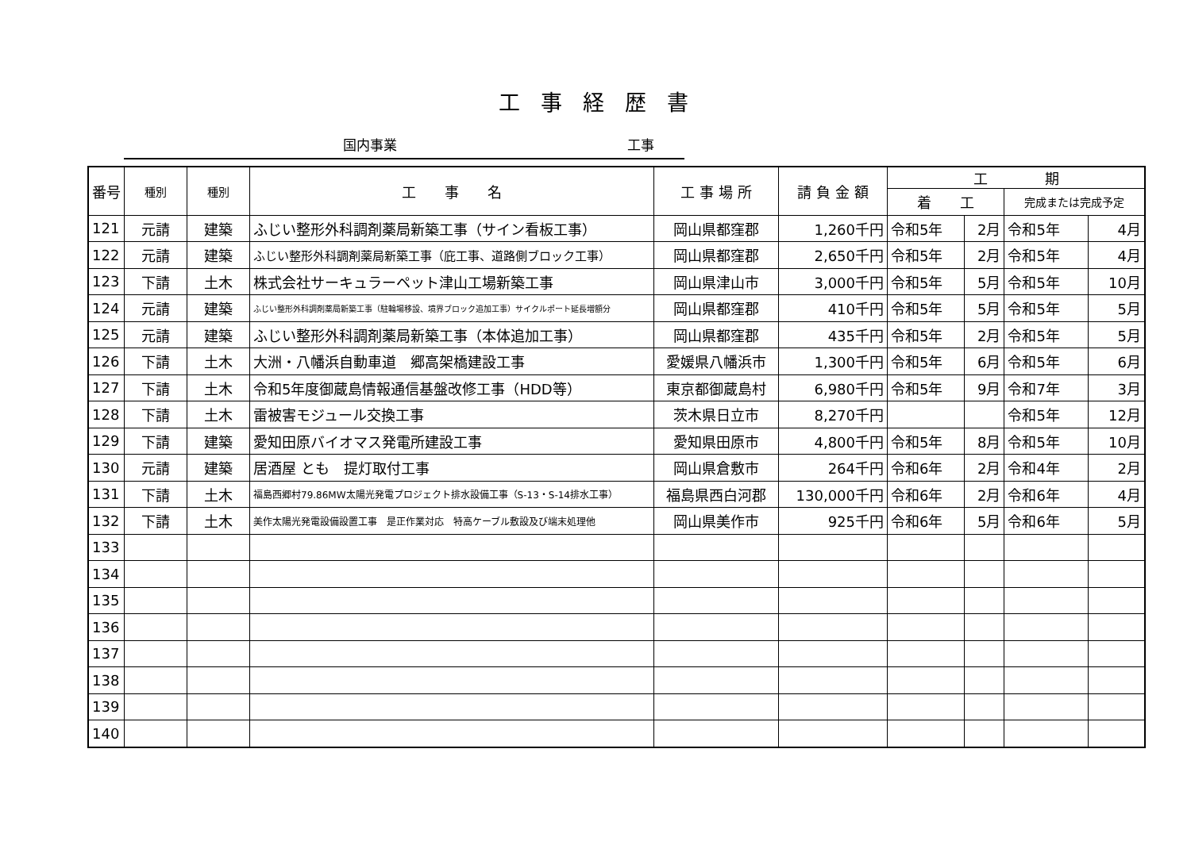工事経歴書
国内事業 工事
| 番号 | 種別 | 種別 | 工 事 名 | 工 事 場 所 | 請 負 金 額 | 工 期 | | | |
| --- | --- | --- | --- | --- | --- | --- | --- | --- | --- |
| | | | | | | 着 工 | | 完成または完成予定 | |
| 121 | 元請 | 建築 | ふじい整形外科調剤薬局新築工事（サイン看板工事） | 岡山県都窪郡 | 1,260千円 | 令和5年 | 2月 | 令和5年 | 4月 |
| 122 | 元請 | 建築 | ふじい整形外科調剤薬局新築工事（庇工事、道路側ブロック工事） | 岡山県都窪郡 | 2,650千円 | 令和5年 | 2月 | 令和5年 | 4月 |
| 123 | 下請 | 土木 | 株式会社サーキュラーペット津山工場新築工事 | 岡山県津山市 | 3,000千円 | 令和5年 | 5月 | 令和5年 | 10月 |
| 124 | 元請 | 建築 | ふじい整形外科調剤薬局新築工事（駐輪場移設、境界ブロック追加工事）サイクルポート延長増額分 | 岡山県都窪郡 | 410千円 | 令和5年 | 5月 | 令和5年 | 5月 |
| 125 | 元請 | 建築 | ふじい整形外科調剤薬局新築工事（本体追加工事） | 岡山県都窪郡 | 435千円 | 令和5年 | 2月 | 令和5年 | 5月 |
| 126 | 下請 | 土木 | 大洲・八幡浜自動車道 郷高架橋建設工事 | 愛媛県八幡浜市 | 1,300千円 | 令和5年 | 6月 | 令和5年 | 6月 |
| 127 | 下請 | 土木 | 令和5年度御蔵島情報通信基盤改修工事（HDD等） | 東京都御蔵島村 | 6,980千円 | 令和5年 | 9月 | 令和7年 | 3月 |
| 128 | 下請 | 土木 | 雷被害モジュール交換工事 | 茨木県日立市 | 8,270千円 | | | 令和5年 | 12月 |
| 129 | 下請 | 建築 | 愛知田原バイオマス発電所建設工事 | 愛知県田原市 | 4,800千円 | 令和5年 | 8月 | 令和5年 | 10月 |
| 130 | 元請 | 建築 | 居酒屋 とも 提灯取付工事 | 岡山県倉敷市 | 264千円 | 令和6年 | 2月 | 令和4年 | 2月 |
| 131 | 下請 | 土木 | 福島西郷村79.86MW太陽光発電プロジェクト排水設備工事（S-13・S-14排水工事） | 福島県西白河郡 | 130,000千円 | 令和6年 | 2月 | 令和6年 | 4月 |
| 132 | 下請 | 土木 | 美作太陽光発電設備設置工事 是正作業対応 特高ケーブル敷設及び端末処理他 | 岡山県美作市 | 925千円 | 令和6年 | 5月 | 令和6年 | 5月 |
| 133 | | | | | | | | | |
| 134 | | | | | | | | | |
| 135 | | | | | | | | | |
| 136 | | | | | | | | | |
| 137 | | | | | | | | | |
| 138 | | | | | | | | | |
| 139 | | | | | | | | | |
| 140 | | | | | | | | | |